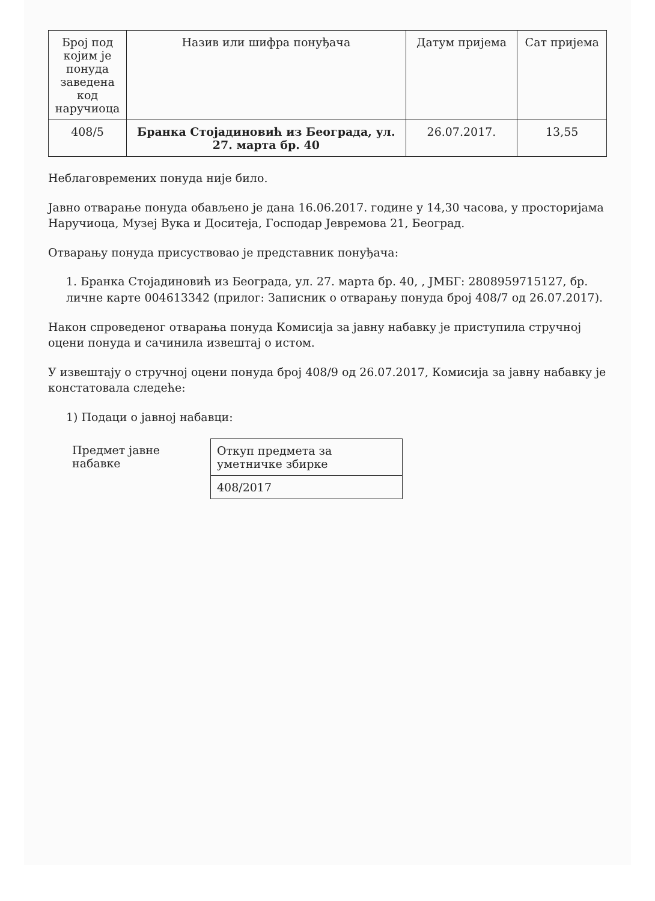| Број под којим је понуда заведена код наручиоца | Назив или шифра понуђача | Датум пријема | Сат пријема |
| --- | --- | --- | --- |
| 408/5 | Бранка Стојадиновић из Београда, ул. 27. марта бр. 40 | 26.07.2017. | 13,55 |
Неблаговремених понуда није било.
Јавно отварање понуда обављено је дана 16.06.2017. године у 14,30 часова, у просторијама Наручиоца, Музеј Вука и Доситеја, Господар Јевремова 21, Београд.
Отварању понуда присуствовао је представник понуђача:
1. Бранка Стојадиновић из Београда, ул. 27. марта бр. 40, , ЈМБГ: 2808959715127, бр. личне карте 004613342 (прилог: Записник о отварању понуда број 408/7 од 26.07.2017).
Након спроведеног отварања понуда Комисија за јавну набавку је приступила стручној оцени понуда и сачинила извештај о истом.
У извештају о стручној оцени понуда број 408/9 од 26.07.2017, Комисија за јавну набавку је констатовала следеће:
1) Подаци о јавној набавци:
| Предмет јавне набавке | Откуп предмета за уметничке збирке |
| | 408/2017 |